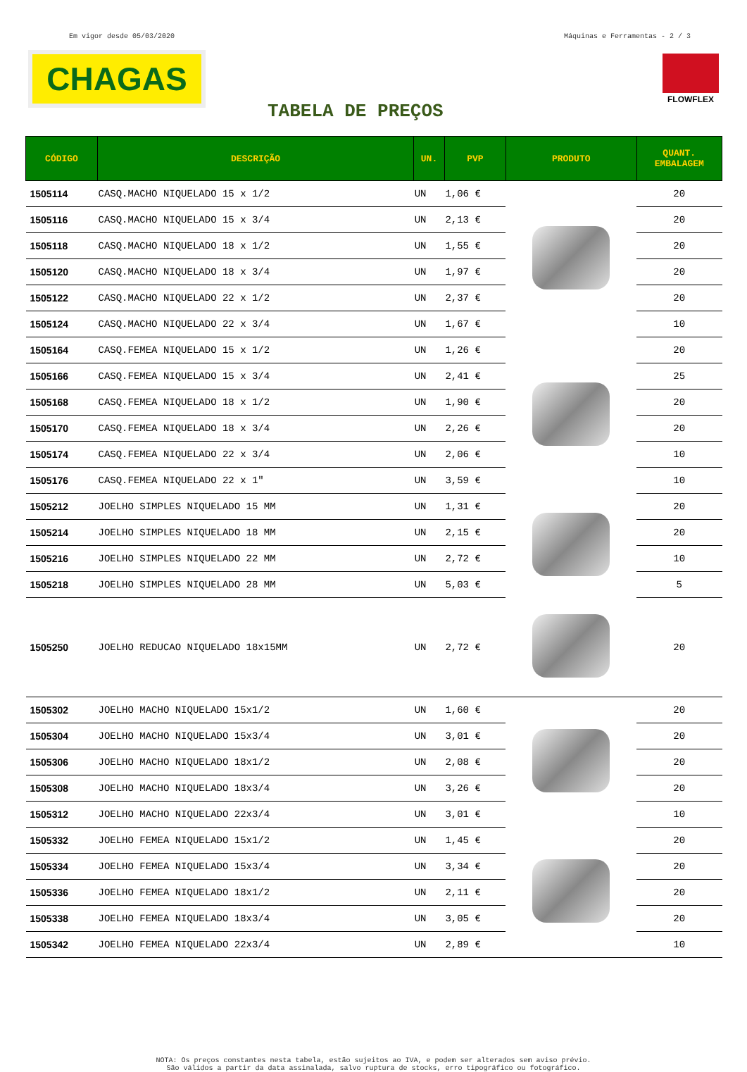Em vigor desde 05/03/2020 Máquinas e Ferramentas - 2 / 3
CHAGAS FLOWFLEX
TABELA DE PREÇOS
| CÓDIGO | DESCRIÇÃO | UN. | PVP | PRODUTO | QUANT. EMBALAGEM |
| --- | --- | --- | --- | --- | --- |
| 1505114 | CASQ.MACHO NIQUELADO 15 x 1/2 | UN | 1,06 € | | 20 |
| 1505116 | CASQ.MACHO NIQUELADO 15 x 3/4 | UN | 2,13 € | | 20 |
| 1505118 | CASQ.MACHO NIQUELADO 18 x 1/2 | UN | 1,55 € | | 20 |
| 1505120 | CASQ.MACHO NIQUELADO 18 x 3/4 | UN | 1,97 € | | 20 |
| 1505122 | CASQ.MACHO NIQUELADO 22 x 1/2 | UN | 2,37 € | | 20 |
| 1505124 | CASQ.MACHO NIQUELADO 22 x 3/4 | UN | 1,67 € | | 10 |
| 1505164 | CASQ.FEMEA NIQUELADO 15 x 1/2 | UN | 1,26 € | | 20 |
| 1505166 | CASQ.FEMEA NIQUELADO 15 x 3/4 | UN | 2,41 € | | 25 |
| 1505168 | CASQ.FEMEA NIQUELADO 18 x 1/2 | UN | 1,90 € | | 20 |
| 1505170 | CASQ.FEMEA NIQUELADO 18 x 3/4 | UN | 2,26 € | | 20 |
| 1505174 | CASQ.FEMEA NIQUELADO 22 x 3/4 | UN | 2,06 € | | 10 |
| 1505176 | CASQ.FEMEA NIQUELADO 22 x 1" | UN | 3,59 € | | 10 |
| 1505212 | JOELHO SIMPLES NIQUELADO 15 MM | UN | 1,31 € | | 20 |
| 1505214 | JOELHO SIMPLES NIQUELADO 18 MM | UN | 2,15 € | | 20 |
| 1505216 | JOELHO SIMPLES NIQUELADO 22 MM | UN | 2,72 € | | 10 |
| 1505218 | JOELHO SIMPLES NIQUELADO 28 MM | UN | 5,03 € | | 5 |
| 1505250 | JOELHO REDUCAO NIQUELADO 18x15MM | UN | 2,72 € | | 20 |
| 1505302 | JOELHO MACHO NIQUELADO 15x1/2 | UN | 1,60 € | | 20 |
| 1505304 | JOELHO MACHO NIQUELADO 15x3/4 | UN | 3,01 € | | 20 |
| 1505306 | JOELHO MACHO NIQUELADO 18x1/2 | UN | 2,08 € | | 20 |
| 1505308 | JOELHO MACHO NIQUELADO 18x3/4 | UN | 3,26 € | | 20 |
| 1505312 | JOELHO MACHO NIQUELADO 22x3/4 | UN | 3,01 € | | 10 |
| 1505332 | JOELHO FEMEA NIQUELADO 15x1/2 | UN | 1,45 € | | 20 |
| 1505334 | JOELHO FEMEA NIQUELADO 15x3/4 | UN | 3,34 € | | 20 |
| 1505336 | JOELHO FEMEA NIQUELADO 18x1/2 | UN | 2,11 € | | 20 |
| 1505338 | JOELHO FEMEA NIQUELADO 18x3/4 | UN | 3,05 € | | 20 |
| 1505342 | JOELHO FEMEA NIQUELADO 22x3/4 | UN | 2,89 € | | 10 |
NOTA: Os preços constantes nesta tabela, estão sujeitos ao IVA, e podem ser alterados sem aviso prévio.
São válidos a partir da data assinalada, salvo ruptura de stocks, erro tipográfico ou fotográfico.